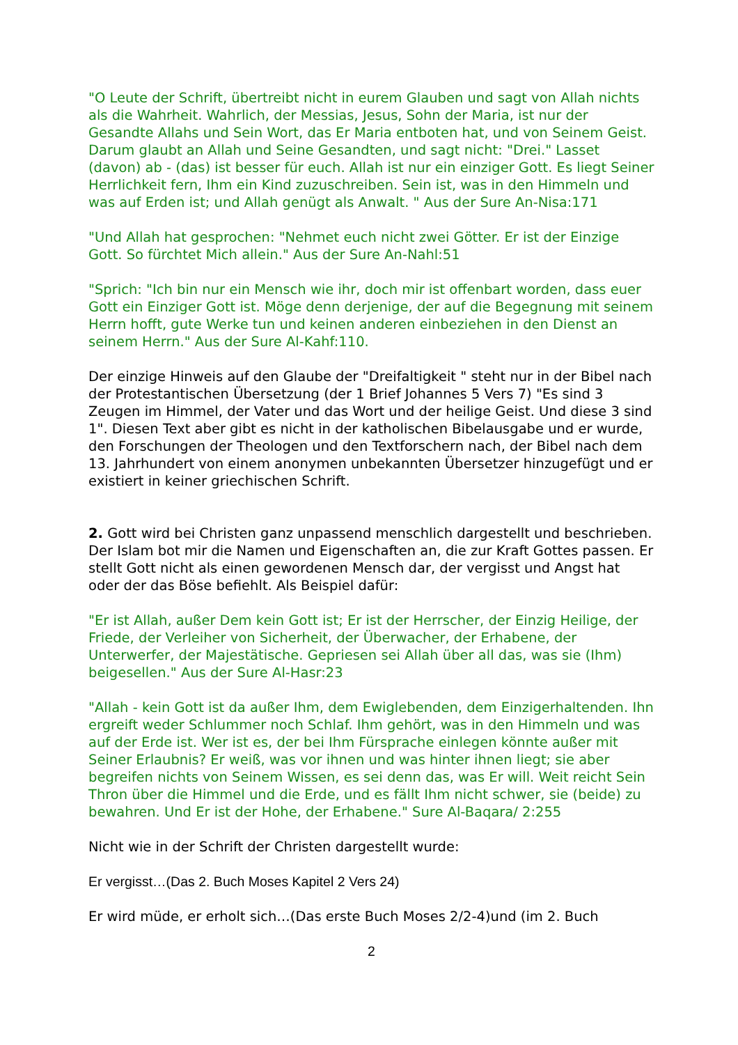"O Leute der Schrift, übertreibt nicht in eurem Glauben und sagt von Allah nichts als die Wahrheit. Wahrlich, der Messias, Jesus, Sohn der Maria, ist nur der Gesandte Allahs und Sein Wort, das Er Maria entboten hat, und von Seinem Geist. Darum glaubt an Allah und Seine Gesandten, und sagt nicht: "Drei." Lasset (davon) ab - (das) ist besser für euch. Allah ist nur ein einziger Gott. Es liegt Seiner Herrlichkeit fern, Ihm ein Kind zuzuschreiben. Sein ist, was in den Himmeln und was auf Erden ist; und Allah genügt als Anwalt. " Aus der Sure An-Nisa:171
"Und Allah hat gesprochen: "Nehmet euch nicht zwei Götter. Er ist der Einzige Gott. So fürchtet Mich allein." Aus der Sure An-Nahl:51
"Sprich: "Ich bin nur ein Mensch wie ihr, doch mir ist offenbart worden, dass euer Gott ein Einziger Gott ist. Möge denn derjenige, der auf die Begegnung mit seinem Herrn hofft, gute Werke tun und keinen anderen einbeziehen in den Dienst an seinem Herrn." Aus der Sure Al-Kahf:110.
Der einzige Hinweis auf den Glaube der "Dreifaltigkeit " steht nur in der Bibel nach der Protestantischen Übersetzung (der 1 Brief Johannes 5 Vers 7) "Es sind 3 Zeugen im Himmel, der Vater und das Wort und der heilige Geist. Und diese 3 sind 1". Diesen Text aber gibt es nicht in der katholischen Bibelausgabe und er wurde, den Forschungen der Theologen und den Textforschern nach, der Bibel nach dem 13. Jahrhundert von einem anonymen unbekannten Übersetzer hinzugefügt und er existiert in keiner griechischen Schrift.
2. Gott wird bei Christen ganz unpassend menschlich dargestellt und beschrieben. Der Islam bot mir die Namen und Eigenschaften an, die zur Kraft Gottes passen. Er stellt Gott nicht als einen gewordenen Mensch dar, der vergisst und Angst hat oder der das Böse befiehlt. Als Beispiel dafür:
"Er ist Allah, außer Dem kein Gott ist; Er ist der Herrscher, der Einzig Heilige, der Friede, der Verleiher von Sicherheit, der Überwacher, der Erhabene, der Unterwerfer, der Majestätische. Gepriesen sei Allah über all das, was sie (Ihm) beigesellen." Aus der Sure Al-Hasr:23
"Allah - kein Gott ist da außer Ihm, dem Ewiglebenden, dem Einzigerhaltenden. Ihn ergreift weder Schlummer noch Schlaf. Ihm gehört, was in den Himmeln und was auf der Erde ist. Wer ist es, der bei Ihm Fürsprache einlegen könnte außer mit Seiner Erlaubnis? Er weiß, was vor ihnen und was hinter ihnen liegt; sie aber begreifen nichts von Seinem Wissen, es sei denn das, was Er will. Weit reicht Sein Thron über die Himmel und die Erde, und es fällt Ihm nicht schwer, sie (beide) zu bewahren. Und Er ist der Hohe, der Erhabene." Sure Al-Baqara/ 2:255
Nicht wie in der Schrift der Christen dargestellt wurde:
Er vergisst…(Das 2. Buch Moses Kapitel 2 Vers 24)
Er wird müde, er erholt sich…(Das erste Buch Moses 2/2-4)und (im 2. Buch
2